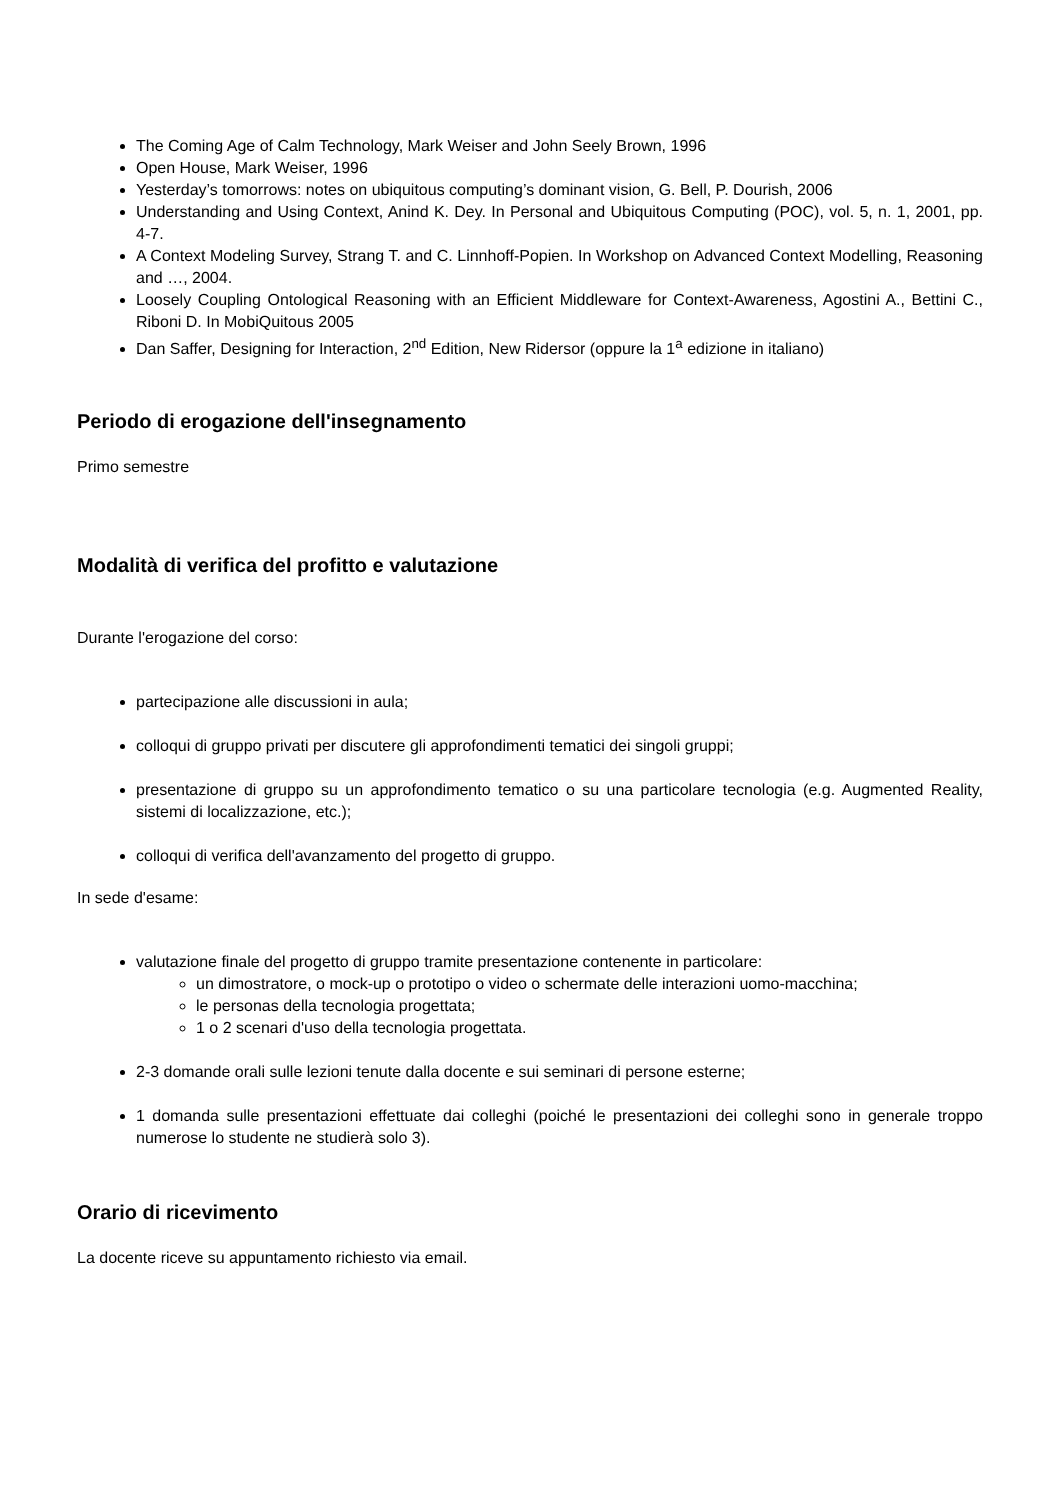The Coming Age of Calm Technology, Mark Weiser and John Seely Brown, 1996
Open House, Mark Weiser, 1996
Yesterday’s tomorrows: notes on ubiquitous computing’s dominant vision, G. Bell, P. Dourish, 2006
Understanding and Using Context, Anind K. Dey. In Personal and Ubiquitous Computing (POC), vol. 5, n. 1, 2001, pp. 4-7.
A Context Modeling Survey, Strang T. and C. Linnhoff-Popien. In Workshop on Advanced Context Modelling, Reasoning and …, 2004.
Loosely Coupling Ontological Reasoning with an Efficient Middleware for Context-Awareness, Agostini A., Bettini C., Riboni D. In MobiQuitous 2005
Dan Saffer, Designing for Interaction, 2<sup>nd</sup> Edition, New Ridersor (oppure la 1<sup>a</sup> edizione in italiano)
Periodo di erogazione dell'insegnamento
Primo semestre
Modalità di verifica del profitto e valutazione
Durante l'erogazione del corso:
partecipazione alle discussioni in aula;
colloqui di gruppo privati per discutere gli approfondimenti tematici dei singoli gruppi;
presentazione di gruppo su un approfondimento tematico o su una particolare tecnologia (e.g. Augmented Reality, sistemi di localizzazione, etc.);
colloqui di verifica dell'avanzamento del progetto di gruppo.
In sede d'esame:
valutazione finale del progetto di gruppo tramite presentazione contenente in particolare:
un dimostratore, o mock-up o prototipo o video o schermate delle interazioni uomo-macchina;
le personas della tecnologia progettata;
1 o 2 scenari d'uso della tecnologia progettata.
2-3 domande orali sulle lezioni tenute dalla docente e sui seminari di persone esterne;
1 domanda sulle presentazioni effettuate dai colleghi (poiché le presentazioni dei colleghi sono in generale troppo numerose lo studente ne studierà solo 3).
Orario di ricevimento
La docente riceve su appuntamento richiesto via email.